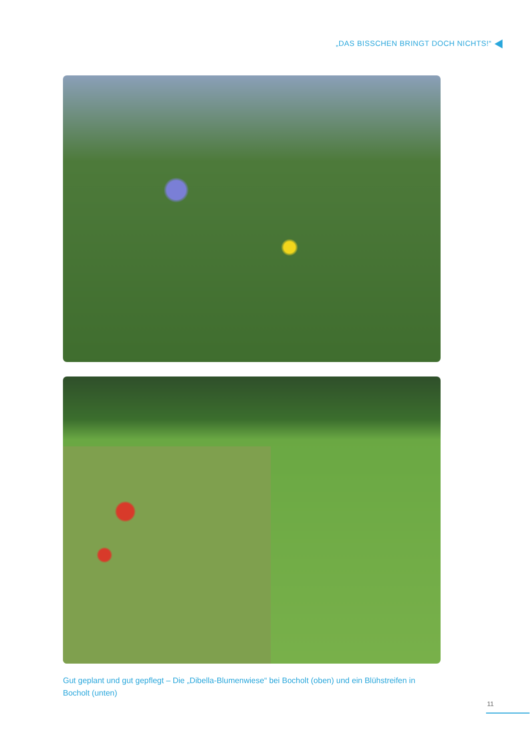„DAS BISSCHEN BRINGT DOCH NICHTS!“
Gut geplant und gut gepflegt – Die „Dibella-Blumenwiese“ bei Bocholt (oben) und ein Blühstreifen in Bocholt (unten)
11